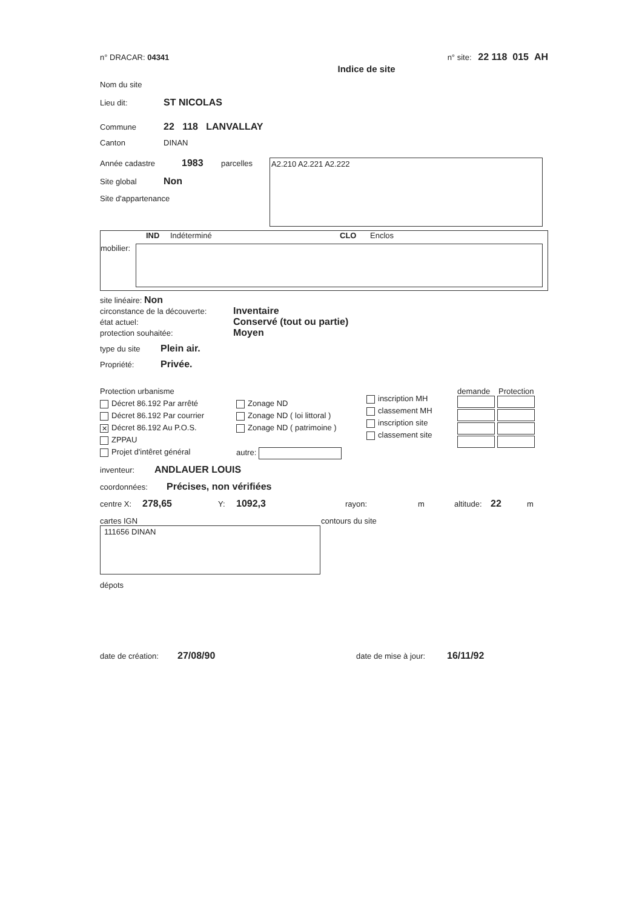n° DRACAR: 04341 n° site: 22 118 015 AH
Indice de site
Nom du site
Lieu dit: ST NICOLAS
Commune 22 118 LANVALLAY
Canton DINAN
Année cadastre 1983 parcelles
Site global Non
Site d'appartenance
A2.210 A2.221 A2.222
IND Indéterminé CLO Enclos
mobilier:
site linéaire: Non
circonstance de la découverte: Inventaire
état actuel: Conservé (tout ou partie)
protection souhaitée: Moyen
type du site Plein air.
Propriété: Privée.
Protection urbanisme
Décret 86.192 Par arrêté
Décret 86.192 Par courrier
✕ Décret 86.192 Au P.O.S.
ZPPAU
Projet d'intêret général
Zonage ND
Zonage ND ( loi littoral )
Zonage ND ( patrimoine )
autre:
inscription MH
classement MH
inscription site
classement site
demande Protection
inventeur: ANDLAUER LOUIS
coordonnées: Précises, non vérifiées
centre X: 278,65 Y: 1092,3 rayon: m altitude: 22 m
cartes IGN
111656 DINAN
contours du site
dépots
date de création: 27/08/90 date de mise à jour: 16/11/92